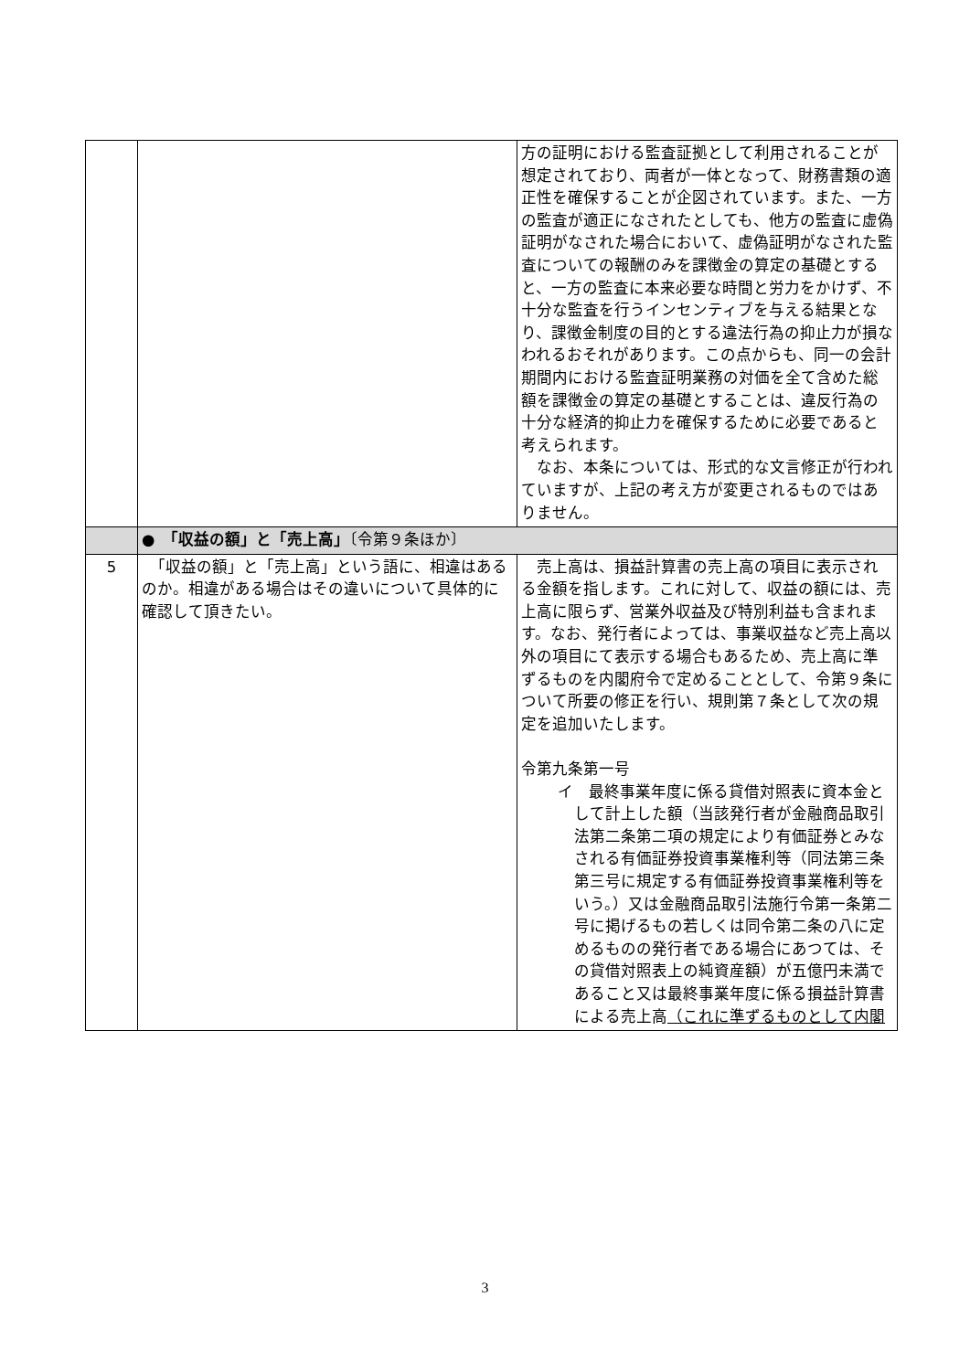| | | 方の証明における監査証拠として利用されることが想定されており、両者が一体となって、財務書類の適正性を確保することが企図されています。また、一方の監査が適正になされたとしても、他方の監査に虚偽証明がなされた場合において、虚偽証明がなされた監査についての報酬のみを課徴金の算定の基礎とすると、一方の監査に本来必要な時間と労力をかけず、不十分な監査を行うインセンティブを与える結果となり、課徴金制度の目的とする違法行為の抑止力が損なわれるおそれがあります。この点からも、同一の会計期間内における監査証明業務の対価を全て含めた総額を課徴金の算定の基礎とすることは、違反行為の十分な経済的抑止力を確保するために必要であると考えられます。 なお、本条については、形式的な文言修正が行われていますが、上記の考え方が変更されるものではありません。 |
| | ● 「収益の額」と「売上高」 〔令第９条ほか〕 | |
| 5 | 「収益の額」と「売上高」という語に、相違はあるのか。相違がある場合はその違いについて具体的に確認して頂きたい。 | 売上高は、損益計算書の売上高の項目に表示される金額を指します。これに対して、収益の額には、売上高に限らず、営業外収益及び特別利益も含まれます。なお、発行者によっては、事業収益など売上高以外の項目にて表示する場合もあるため、売上高に準ずるものを内閣府令で定めることとして、令第９条について所要の修正を行い、規則第７条として次の規定を追加いたします。 令第九条第一号 イ 最終事業年度に係る貸借対照表に資本金として計上した額（当該発行者が金融商品取引法第二条第二項の規定により有価証券とみなされる有価証券投資事業権利等（同法第三条第三号に規定する有価証券投資事業権利等をいう。）又は金融商品取引法施行令第一条第二号に掲げるもの若しくは同令第二条の八に定めるものの発行者である場合にあつては、その貸借対照表上の純資産額）が五億円未満であること又は最終事業年度に係る損益計算書による売上高 （これに準ずるものとして内閣 |
3